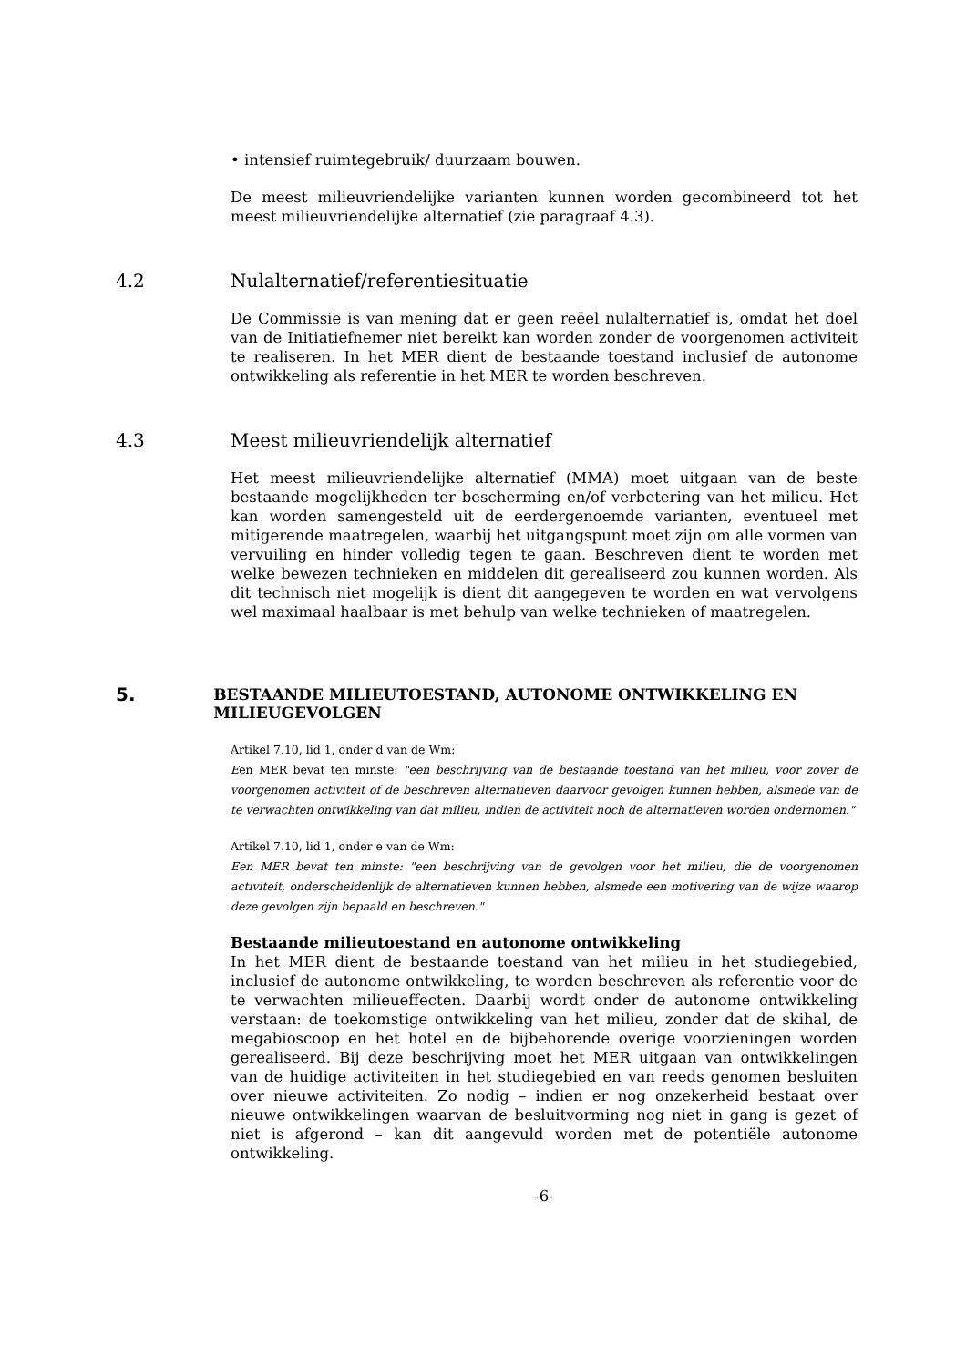• intensief ruimtegebruik/ duurzaam bouwen.
De meest milieuvriendelijke varianten kunnen worden gecombineerd tot het meest milieuvriendelijke alternatief (zie paragraaf 4.3).
4.2 Nulalternatief/referentiesituatie
De Commissie is van mening dat er geen reëel nulalternatief is, omdat het doel van de Initiatiefnemer niet bereikt kan worden zonder de voorgenomen activiteit te realiseren. In het MER dient de bestaande toestand inclusief de autonome ontwikkeling als referentie in het MER te worden beschreven.
4.3 Meest milieuvriendelijk alternatief
Het meest milieuvriendelijke alternatief (MMA) moet uitgaan van de beste bestaande mogelijkheden ter bescherming en/of verbetering van het milieu. Het kan worden samengesteld uit de eerdergenoemde varianten, eventueel met mitigerende maatregelen, waarbij het uitgangspunt moet zijn om alle vormen van vervuiling en hinder volledig tegen te gaan. Beschreven dient te worden met welke bewezen technieken en middelen dit gerealiseerd zou kunnen worden. Als dit technisch niet mogelijk is dient dit aangegeven te worden en wat vervolgens wel maximaal haalbaar is met behulp van welke technieken of maatregelen.
5. BESTAANDE MILIEUTOESTAND, AUTONOME ONTWIKKELING EN MILIEUGEVOLGEN
Artikel 7.10, lid 1, onder d van de Wm:
Een MER bevat ten minste: "een beschrijving van de bestaande toestand van het milieu, voor zover de voorgenomen activiteit of de beschreven alternatieven daarvoor gevolgen kunnen hebben, alsmede van de te verwachten ontwikkeling van dat milieu, indien de activiteit noch de alternatieven worden ondernomen."
Artikel 7.10, lid 1, onder e van de Wm:
Een MER bevat ten minste: "een beschrijving van de gevolgen voor het milieu, die de voorgenomen activiteit, onderscheidenlijk de alternatieven kunnen hebben, alsmede een motivering van de wijze waarop deze gevolgen zijn bepaald en beschreven."
Bestaande milieutoestand en autonome ontwikkeling
In het MER dient de bestaande toestand van het milieu in het studiegebied, inclusief de autonome ontwikkeling, te worden beschreven als referentie voor de te verwachten milieueffecten. Daarbij wordt onder de autonome ontwikkeling verstaan: de toekomstige ontwikkeling van het milieu, zonder dat de skihal, de megabioscoop en het hotel en de bijbehorende overige voorzieningen worden gerealiseerd. Bij deze beschrijving moet het MER uitgaan van ontwikkelingen van de huidige activiteiten in het studiegebied en van reeds genomen besluiten over nieuwe activiteiten. Zo nodig – indien er nog onzekerheid bestaat over nieuwe ontwikkelingen waarvan de besluitvorming nog niet in gang is gezet of niet is afgerond – kan dit aangevuld worden met de potentiële autonome ontwikkeling.
-6-